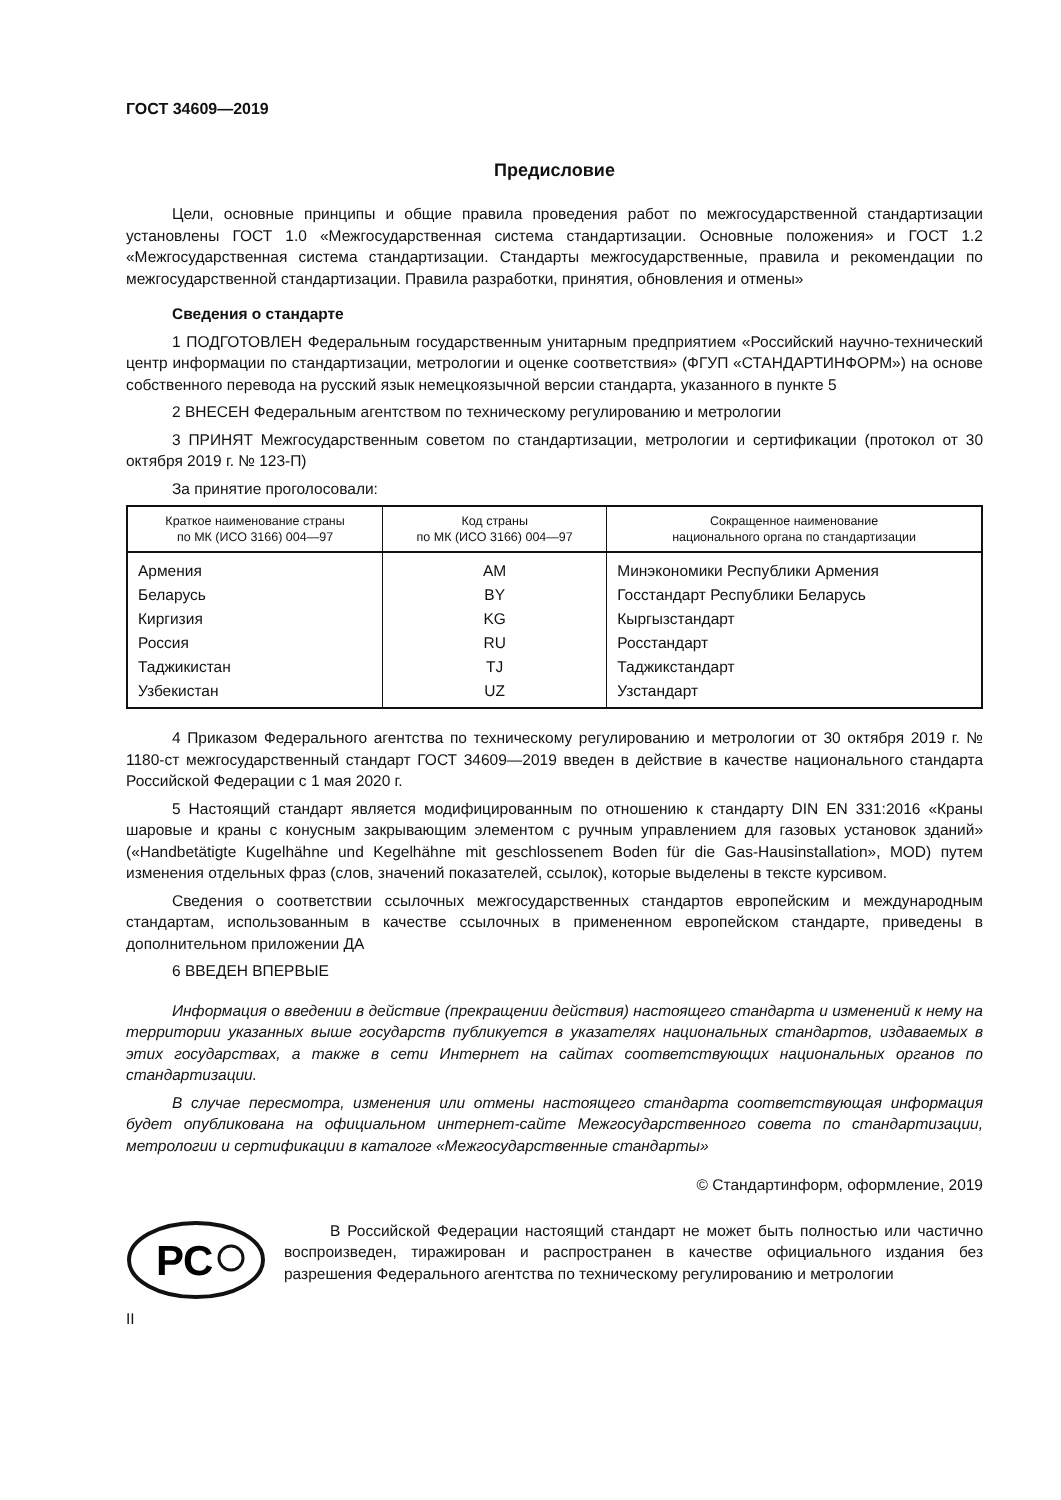ГОСТ 34609—2019
Предисловие
Цели, основные принципы и общие правила проведения работ по межгосударственной стандартизации установлены ГОСТ 1.0 «Межгосударственная система стандартизации. Основные положения» и ГОСТ 1.2 «Межгосударственная система стандартизации. Стандарты межгосударственные, правила и рекомендации по межгосударственной стандартизации. Правила разработки, принятия, обновления и отмены»
Сведения о стандарте
1 ПОДГОТОВЛЕН Федеральным государственным унитарным предприятием «Российский научно-технический центр информации по стандартизации, метрологии и оценке соответствия» (ФГУП «СТАНДАРТИНФОРМ») на основе собственного перевода на русский язык немецкоязычной версии стандарта, указанного в пункте 5
2 ВНЕСЕН Федеральным агентством по техническому регулированию и метрологии
3 ПРИНЯТ Межгосударственным советом по стандартизации, метрологии и сертификации (протокол от 30 октября 2019 г. № 123-П)
За принятие проголосовали:
| Краткое наименование страны по МК (ИСО 3166) 004—97 | Код страны по МК (ИСО 3166) 004—97 | Сокращенное наименование национального органа по стандартизации |
| --- | --- | --- |
| Армения | AM | Минэкономики Республики Армения |
| Беларусь | BY | Госстандарт Республики Беларусь |
| Киргизия | KG | Кыргызстандарт |
| Россия | RU | Росстандарт |
| Таджикистан | TJ | Таджикстандарт |
| Узбекистан | UZ | Узстандарт |
4 Приказом Федерального агентства по техническому регулированию и метрологии от 30 октября 2019 г. № 1180-ст межгосударственный стандарт ГОСТ 34609—2019 введен в действие в качестве национального стандарта Российской Федерации с 1 мая 2020 г.
5 Настоящий стандарт является модифицированным по отношению к стандарту DIN EN 331:2016 «Краны шаровые и краны с конусным закрывающим элементом с ручным управлением для газовых установок зданий» («Handbetätigte Kugelhähne und Kegelhähne mit geschlossenem Boden für die Gas-Hausinstallation», MOD) путем изменения отдельных фраз (слов, значений показателей, ссылок), которые выделены в тексте курсивом.
Сведения о соответствии ссылочных межгосударственных стандартов европейским и международным стандартам, использованным в качестве ссылочных в примененном европейском стандарте, приведены в дополнительном приложении ДА
6 ВВЕДЕН ВПЕРВЫЕ
Информация о введении в действие (прекращении действия) настоящего стандарта и изменений к нему на территории указанных выше государств публикуется в указателях национальных стандартов, издаваемых в этих государствах, а также в сети Интернет на сайтах соответствующих национальных органов по стандартизации.
В случае пересмотра, изменения или отмены настоящего стандарта соответствующая информация будет опубликована на официальном интернет-сайте Межгосударственного совета по стандартизации, метрологии и сертификации в каталоге «Межгосударственные стандарты»
© Стандартинформ, оформление, 2019
РС
В Российской Федерации настоящий стандарт не может быть полностью или частично воспроизведен, тиражирован и распространен в качестве официального издания без разрешения Федерального агентства по техническому регулированию и метрологии
II